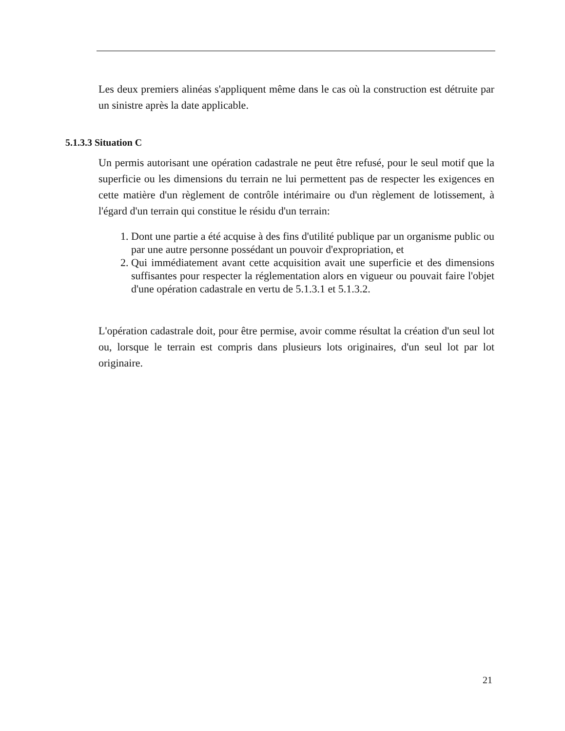Les deux premiers alinéas s'appliquent même dans le cas où la construction est détruite par un sinistre après la date applicable.
5.1.3.3 Situation C
Un permis autorisant une opération cadastrale ne peut être refusé, pour le seul motif que la superficie ou les dimensions du terrain ne lui permettent pas de respecter les exigences en cette matière d'un règlement de contrôle intérimaire ou d'un règlement de lotissement, à l'égard d'un terrain qui constitue le résidu d'un terrain:
1. Dont une partie a été acquise à des fins d'utilité publique par un organisme public ou par une autre personne possédant un pouvoir d'expropriation, et
2. Qui immédiatement avant cette acquisition avait une superficie et des dimensions suffisantes pour respecter la réglementation alors en vigueur ou pouvait faire l'objet d'une opération cadastrale en vertu de 5.1.3.1 et 5.1.3.2.
L'opération cadastrale doit, pour être permise, avoir comme résultat la création d'un seul lot ou, lorsque le terrain est compris dans plusieurs lots originaires, d'un seul lot par lot originaire.
21